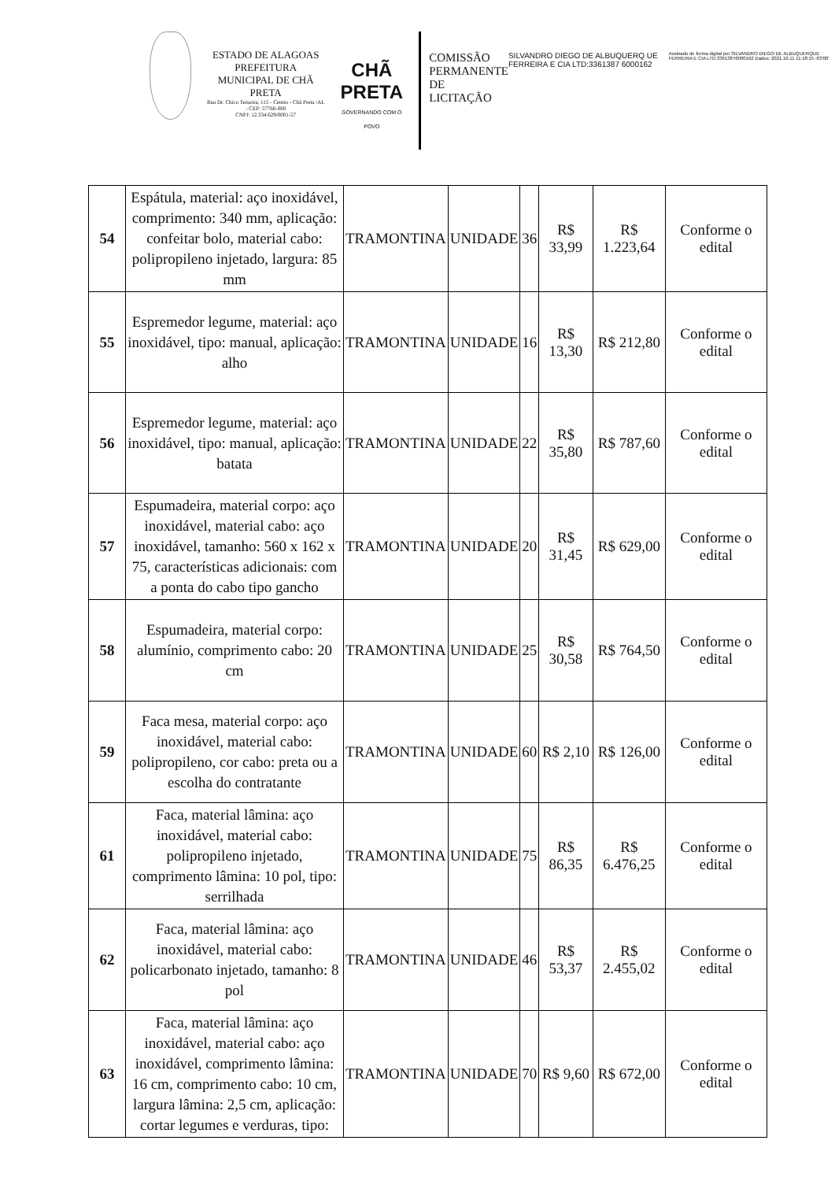ESTADO DE ALAGOAS
PREFEITURA MUNICIPAL DE CHÃ PRETA
Rua Dr. Chico Teixeira, 115 - Centro - Chã Preta /AL - CEP: 57760-000
CNPJ: 12.334.629/0001-57
CHÃ PRETA
GOVERNANDO COM O POVO
COMISSÃO PERMANENTE DE LICITAÇÃO
SILVANDRO DIEGO DE ALBUQUERQ UE FERREIRA E CIA LTD:3361387 6000162
Assinado de forma digital por SILVANDRO DIEGO DE ALBUQUERQUE FERREIRA E CIA LTD:33613876000162 Dados: 2021.10.11 11:18:15 -03'00'
| 54 | Espátula, material: aço inoxidável, comprimento: 340 mm, aplicação: confeitar bolo, material cabo: polipropileno injetado, largura: 85 mm | TRAMONTINA | UNIDADE | 36 | R$ 33,99 | R$ 1.223,64 | Conforme o edital |
| 55 | Espremedor legume, material: aço inoxidável, tipo: manual, aplicação: alho | TRAMONTINA | UNIDADE | 16 | R$ 13,30 | R$ 212,80 | Conforme o edital |
| 56 | Espremedor legume, material: aço inoxidável, tipo: manual, aplicação: batata | TRAMONTINA | UNIDADE | 22 | R$ 35,80 | R$ 787,60 | Conforme o edital |
| 57 | Espumadeira, material corpo: aço inoxidável, material cabo: aço inoxidável, tamanho: 560 x 162 x 75, características adicionais: com a ponta do cabo tipo gancho | TRAMONTINA | UNIDADE | 20 | R$ 31,45 | R$ 629,00 | Conforme o edital |
| 58 | Espumadeira, material corpo: alumínio, comprimento cabo: 20 cm | TRAMONTINA | UNIDADE | 25 | R$ 30,58 | R$ 764,50 | Conforme o edital |
| 59 | Faca mesa, material corpo: aço inoxidável, material cabo: polipropileno, cor cabo: preta ou a escolha do contratante | TRAMONTINA | UNIDADE | 60 | R$ 2,10 | R$ 126,00 | Conforme o edital |
| 61 | Faca, material lâmina: aço inoxidável, material cabo: polipropileno injetado, comprimento lâmina: 10 pol, tipo: serrilhada | TRAMONTINA | UNIDADE | 75 | R$ 86,35 | R$ 6.476,25 | Conforme o edital |
| 62 | Faca, material lâmina: aço inoxidável, material cabo: policarbonato injetado, tamanho: 8 pol | TRAMONTINA | UNIDADE | 46 | R$ 53,37 | R$ 2.455,02 | Conforme o edital |
| 63 | Faca, material lâmina: aço inoxidável, material cabo: aço inoxidável, comprimento lâmina: 16 cm, comprimento cabo: 10 cm, largura lâmina: 2,5 cm, aplicação: cortar legumes e verduras, tipo: | TRAMONTINA | UNIDADE | 70 | R$ 9,60 | R$ 672,00 | Conforme o edital |